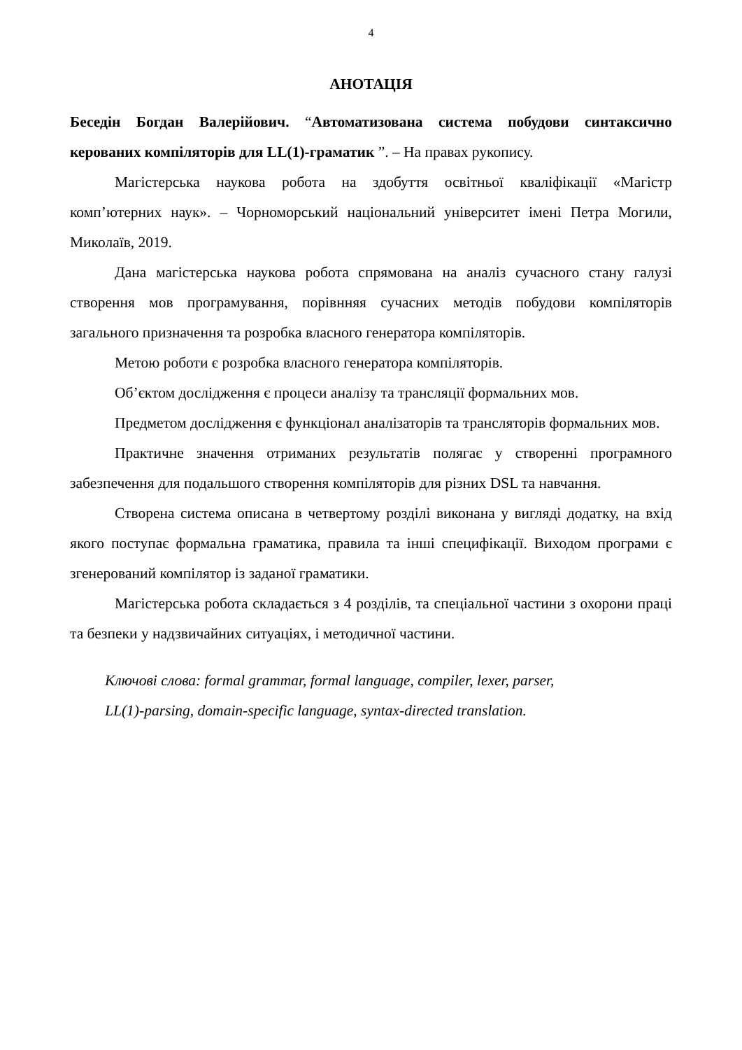4
АНОТАЦІЯ
Беседін Богдан Валерійович. “Автоматизована система побудови синтаксично керованих компіляторів для LL(1)-граматик ”. – На правах рукопису.
Магістерська наукова робота на здобуття освітньої кваліфікації «Магістр комп’ютерних наук». – Чорноморський національний університет імені Петра Могили, Миколаїв, 2019.
Дана магістерська наукова робота спрямована на аналіз сучасного стану галузі створення мов програмування, порівнняя сучасних методів побудови компіляторів загального призначення та розробка власного генератора компіляторів.
Метою роботи є розробка власного генератора компіляторів.
Об’єктом дослідження є процеси аналізу та трансляції формальних мов.
Предметом дослідження є функціонал аналізаторів та трансляторів формальних мов.
Практичне значення отриманих результатів полягає у створенні програмного забезпечення для подальшого створення компіляторів для різних DSL та навчання.
Створена система описана в четвертому розділі виконана у вигляді додатку, на вхід якого поступає формальна граматика, правила та інші специфікації. Виходом програми є згенерований компілятор із заданої граматики.
Магістерська робота складається з 4 розділів, та спеціальної частини з охорони праці та безпеки у надзвичайних ситуаціях, і методичної частини.
Ключові слова: formal grammar, formal language, compiler, lexer, parser,
LL(1)-parsing, domain-specific language, syntax-directed translation.